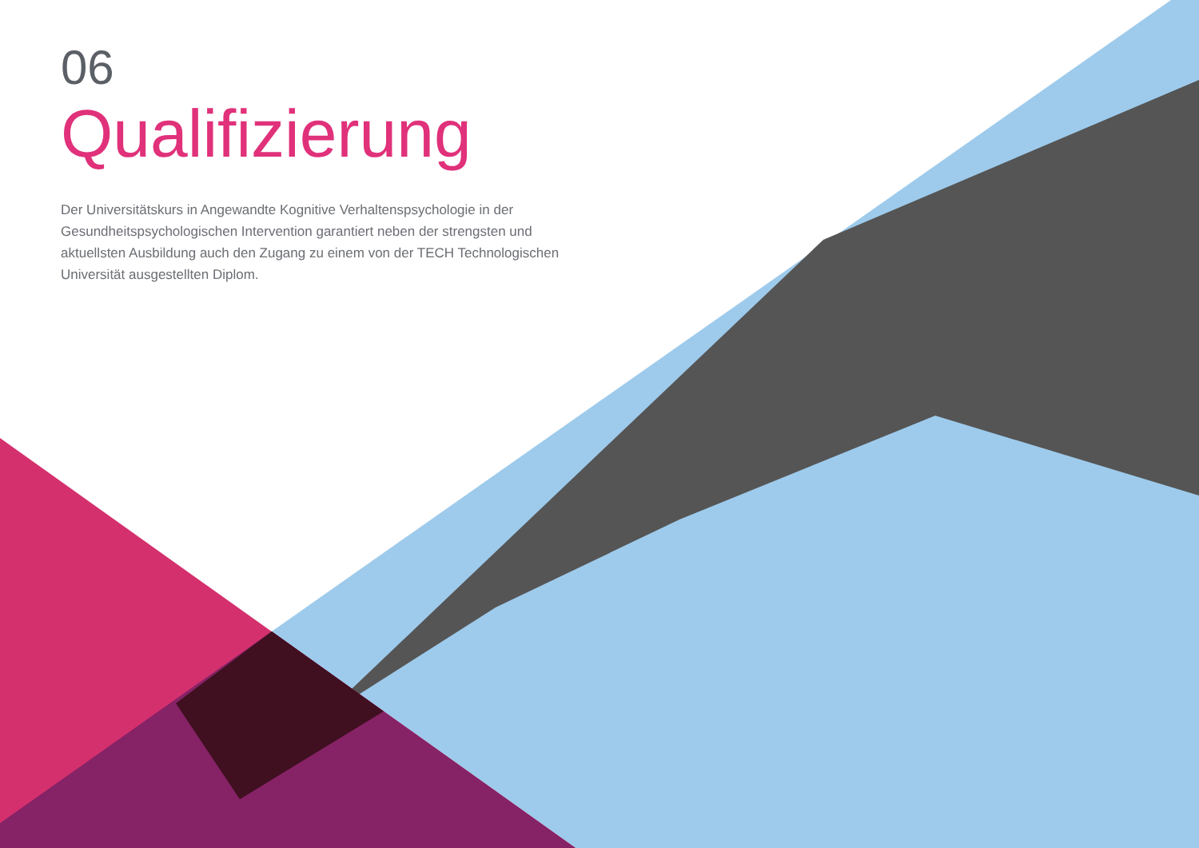06
Qualifizierung
Der Universitätskurs in Angewandte Kognitive Verhaltenspsychologie in der Gesundheitspsychologischen Intervention garantiert neben der strengsten und aktuellsten Ausbildung auch den Zugang zu einem von der TECH Technologischen Universität ausgestellten Diplom.